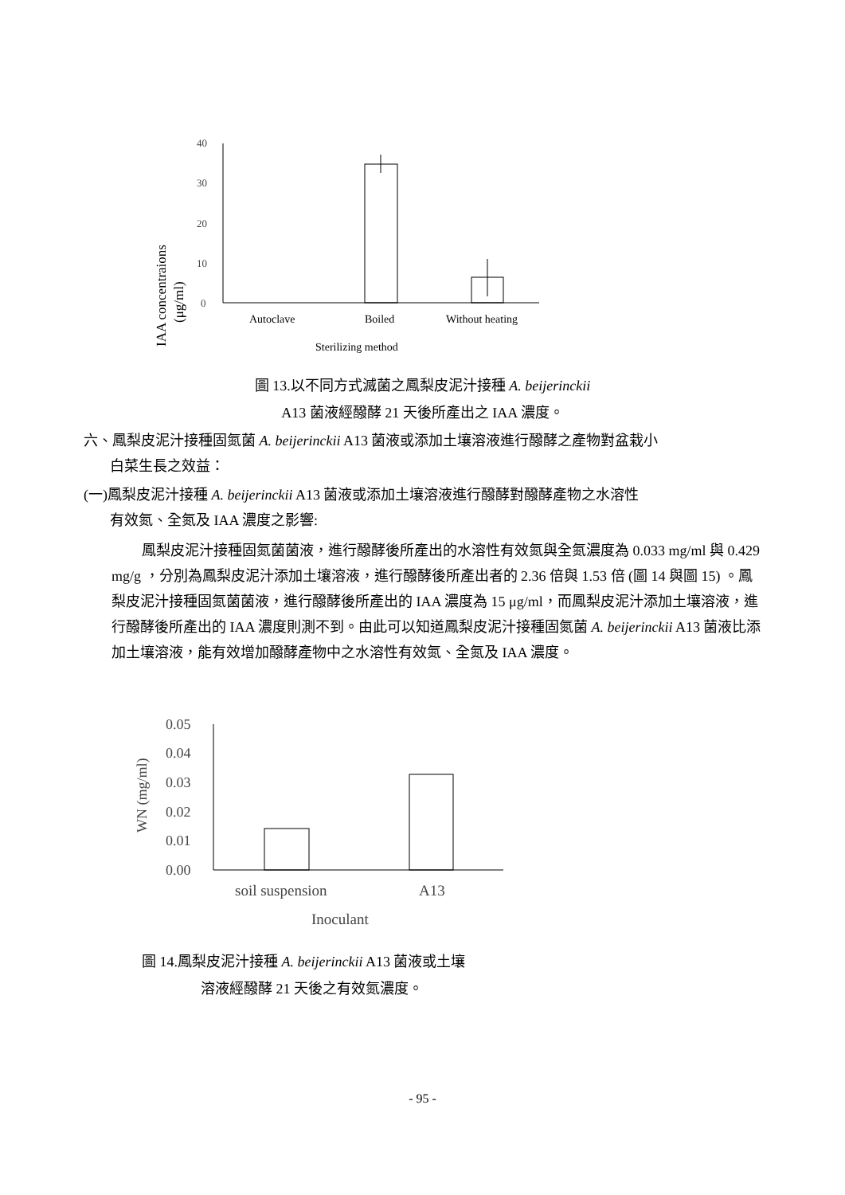IAA concentraions
(μg/ml)
40
30
20
10
0
Autoclave
Boiled
Without heating
Sterilizing method
圖 13.以不同方式滅菌之鳳梨皮泥汁接種 A. beijerinckii
A13 菌液經醱酵 21 天後所產出之 IAA 濃度。
六、鳳梨皮泥汁接種固氮菌 A. beijerinckii A13 菌液或添加土壤溶液進行醱酵之產物對盆栽小
白菜生長之效益：
(一)鳳梨皮泥汁接種 A. beijerinckii A13 菌液或添加土壤溶液進行醱酵對醱酵產物之水溶性
有效氮、全氮及 IAA 濃度之影響:
鳳梨皮泥汁接種固氮菌菌液，進行醱酵後所產出的水溶性有效氮與全氮濃度為 0.033 mg/ml 與 0.429 mg/g ，分別為鳳梨皮泥汁添加土壤溶液，進行醱酵後所產出者的 2.36 倍與 1.53 倍 (圖 14 與圖 15) 。鳳梨皮泥汁接種固氮菌菌液，進行醱酵後所產出的 IAA 濃度為 15 μg/ml，而鳳梨皮泥汁添加土壤溶液，進行醱酵後所產出的 IAA 濃度則測不到。由此可以知道鳳梨皮泥汁接種固氮菌 A. beijerinckii A13 菌液比添加土壤溶液，能有效增加醱酵產物中之水溶性有效氮、全氮及 IAA 濃度。
WN (mg/ml)
0.05
0.04
0.03
0.02
0.01
0.00
soil suspension
A13
Inoculant
圖 14.鳳梨皮泥汁接種 A. beijerinckii A13 菌液或土壤
溶液經醱酵 21 天後之有效氮濃度。
- 95 -